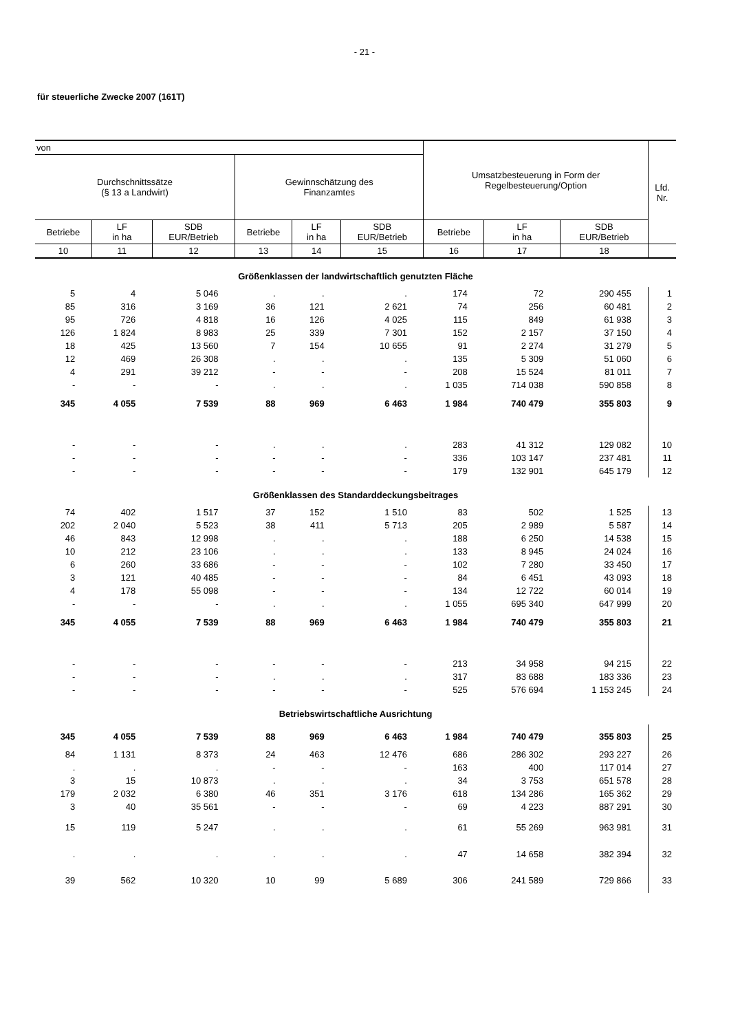- 21 -
für steuerliche Zwecke 2007 (161T)
| von | | | | | | Umsatzbesteuerung in Form der Regelbesteuerung/Option | | | Lfd. Nr. |
| --- | --- | --- | --- | --- | --- | --- | --- | --- | --- |
| Durchschnittssätze (§ 13 a Landwirt) | | | Gewinnschätzung des Finanzamtes | | | | | | |
| Betriebe | LF in ha | SDB EUR/Betrieb | Betriebe | LF in ha | SDB EUR/Betrieb | Betriebe | LF in ha | SDB EUR/Betrieb | |
| 10 | 11 | 12 | 13 | 14 | 15 | 16 | 17 | 18 | |
| Größenklassen der landwirtschaftlich genutzten Fläche | | | | | | | | | |
| 5 | 4 | 5 046 | . | . | . | 174 | 72 | 290 455 | 1 |
| 85 | 316 | 3 169 | 36 | 121 | 2 621 | 74 | 256 | 60 481 | 2 |
| 95 | 726 | 4 818 | 16 | 126 | 4 025 | 115 | 849 | 61 938 | 3 |
| 126 | 1 824 | 8 983 | 25 | 339 | 7 301 | 152 | 2 157 | 37 150 | 4 |
| 18 | 425 | 13 560 | 7 | 154 | 10 655 | 91 | 2 274 | 31 279 | 5 |
| 12 | 469 | 26 308 | . | . | . | 135 | 5 309 | 51 060 | 6 |
| 4 | 291 | 39 212 | - | - | - | 208 | 15 524 | 81 011 | 7 |
| - | - | - | . | . | . | 1 035 | 714 038 | 590 858 | 8 |
| 345 | 4 055 | 7 539 | 88 | 969 | 6 463 | 1 984 | 740 479 | 355 803 | 9 |
| - | - | - | . | . | . | 283 | 41 312 | 129 082 | 10 |
| - | - | - | - | - | - | 336 | 103 147 | 237 481 | 11 |
| - | - | - | - | - | - | 179 | 132 901 | 645 179 | 12 |
| Größenklassen des Standarddeckungsbeitrages | | | | | | | | | |
| 74 | 402 | 1 517 | 37 | 152 | 1 510 | 83 | 502 | 1 525 | 13 |
| 202 | 2 040 | 5 523 | 38 | 411 | 5 713 | 205 | 2 989 | 5 587 | 14 |
| 46 | 843 | 12 998 | . | . | . | 188 | 6 250 | 14 538 | 15 |
| 10 | 212 | 23 106 | . | . | . | 133 | 8 945 | 24 024 | 16 |
| 6 | 260 | 33 686 | - | - | - | 102 | 7 280 | 33 450 | 17 |
| 3 | 121 | 40 485 | - | - | - | 84 | 6 451 | 43 093 | 18 |
| 4 | 178 | 55 098 | - | - | - | 134 | 12 722 | 60 014 | 19 |
| - | - | - | . | . | . | 1 055 | 695 340 | 647 999 | 20 |
| 345 | 4 055 | 7 539 | 88 | 969 | 6 463 | 1 984 | 740 479 | 355 803 | 21 |
| - | - | - | - | - | - | 213 | 34 958 | 94 215 | 22 |
| - | - | - | . | . | . | 317 | 83 688 | 183 336 | 23 |
| - | - | - | - | - | - | 525 | 576 694 | 1 153 245 | 24 |
| Betriebswirtschaftliche Ausrichtung | | | | | | | | | |
| 345 | 4 055 | 7 539 | 88 | 969 | 6 463 | 1 984 | 740 479 | 355 803 | 25 |
| 84 | 1 131 | 8 373 | 24 | 463 | 12 476 | 686 | 286 302 | 293 227 | 26 |
| . | . | . | - | - | - | 163 | 400 | 117 014 | 27 |
| 3 | 15 | 10 873 | . | . | . | 34 | 3 753 | 651 578 | 28 |
| 179 | 2 032 | 6 380 | 46 | 351 | 3 176 | 618 | 134 286 | 165 362 | 29 |
| 3 | 40 | 35 561 | - | - | - | 69 | 4 223 | 887 291 | 30 |
| 15 | 119 | 5 247 | . | . | . | 61 | 55 269 | 963 981 | 31 |
| . | . | . | . | . | . | 47 | 14 658 | 382 394 | 32 |
| 39 | 562 | 10 320 | 10 | 99 | 5 689 | 306 | 241 589 | 729 866 | 33 |